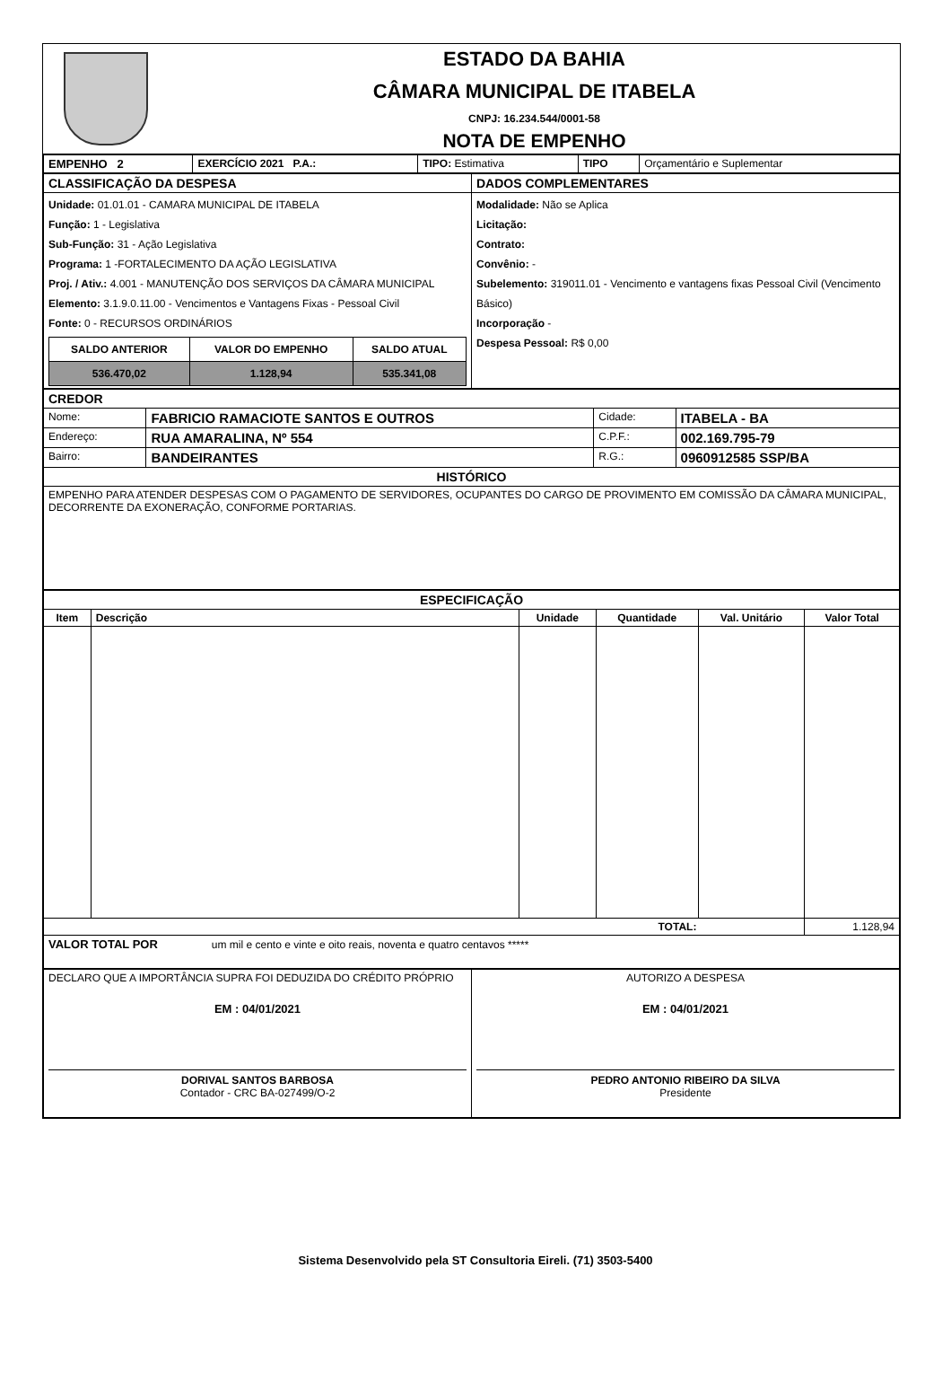ESTADO DA BAHIA
CÂMARA MUNICIPAL DE ITABELA
CNPJ: 16.234.544/0001-58
NOTA DE EMPENHO
| EMPENHO 2 | EXERCÍCIO 2021 P.A.: | TIPO: Estimativa | TIPO | Orçamentário e Suplementar |
| CLASSIFICAÇÃO DA DESPESA | DADOS COMPLEMENTARES |
| Unidade: 01.01.01 - CAMARA MUNICIPAL DE ITABELA Função: 1 - Legislativa Sub-Função: 31 - Ação Legislativa Programa: 1 -FORTALECIMENTO DA AÇÃO LEGISLATIVA Proj. / Ativ.: 4.001 - MANUTENÇÃO DOS SERVIÇOS DA CÂMARA MUNICIPAL Elemento: 3.1.9.0.11.00 - Vencimentos e Vantagens Fixas - Pessoal Civil Fonte: 0 - RECURSOS ORDINÁRIOS / SALDO ANTERIOR / VALOR DO EMPENHO / SALDO ATUAL / / --- / --- / --- / / 536.470,02 / 1.128,94 / 535.341,08 / | Modalidade: Não se Aplica Licitação: Contrato: Convênio: - Subelemento: 319011.01 - Vencimento e vantagens fixas Pessoal Civil (Vencimento Básico) Incorporação - Despesa Pessoal: R$ 0,00 |
| CREDOR | | | |
| Nome: | FABRICIO RAMACIOTE SANTOS E OUTROS | Cidade: | ITABELA - BA |
| Endereço: | RUA AMARALINA, Nº 554 | C.P.F.: | 002.169.795-79 |
| Bairro: | BANDEIRANTES | R.G.: | 0960912585 SSP/BA |
| HISTÓRICO | | | |
| EMPENHO PARA ATENDER DESPESAS COM O PAGAMENTO DE SERVIDORES, OCUPANTES DO CARGO DE PROVIMENTO EM COMISSÃO DA CÂMARA MUNICIPAL, DECORRENTE DA EXONERAÇÃO, CONFORME PORTARIAS. | | | |
| ESPECIFICAÇÃO | | | | | |
| Item | Descrição | Unidade | Quantidade | Val. Unitário | Valor Total |
| TOTAL: | | | | | 1.128,94 |
| VALOR TOTAL POR um mil e cento e vinte e oito reais, noventa e quatro centavos ***** | | | | | |
| DECLARO QUE A IMPORTÂNCIA SUPRA FOI DEDUZIDA DO CRÉDITO PRÓPRIO EM : 04/01/2021 DORIVAL SANTOS BARBOSA Contador - CRC BA-027499/O-2 | AUTORIZO A DESPESA EM : 04/01/2021 PEDRO ANTONIO RIBEIRO DA SILVA Presidente |
Sistema Desenvolvido pela ST Consultoria Eireli. (71) 3503-5400